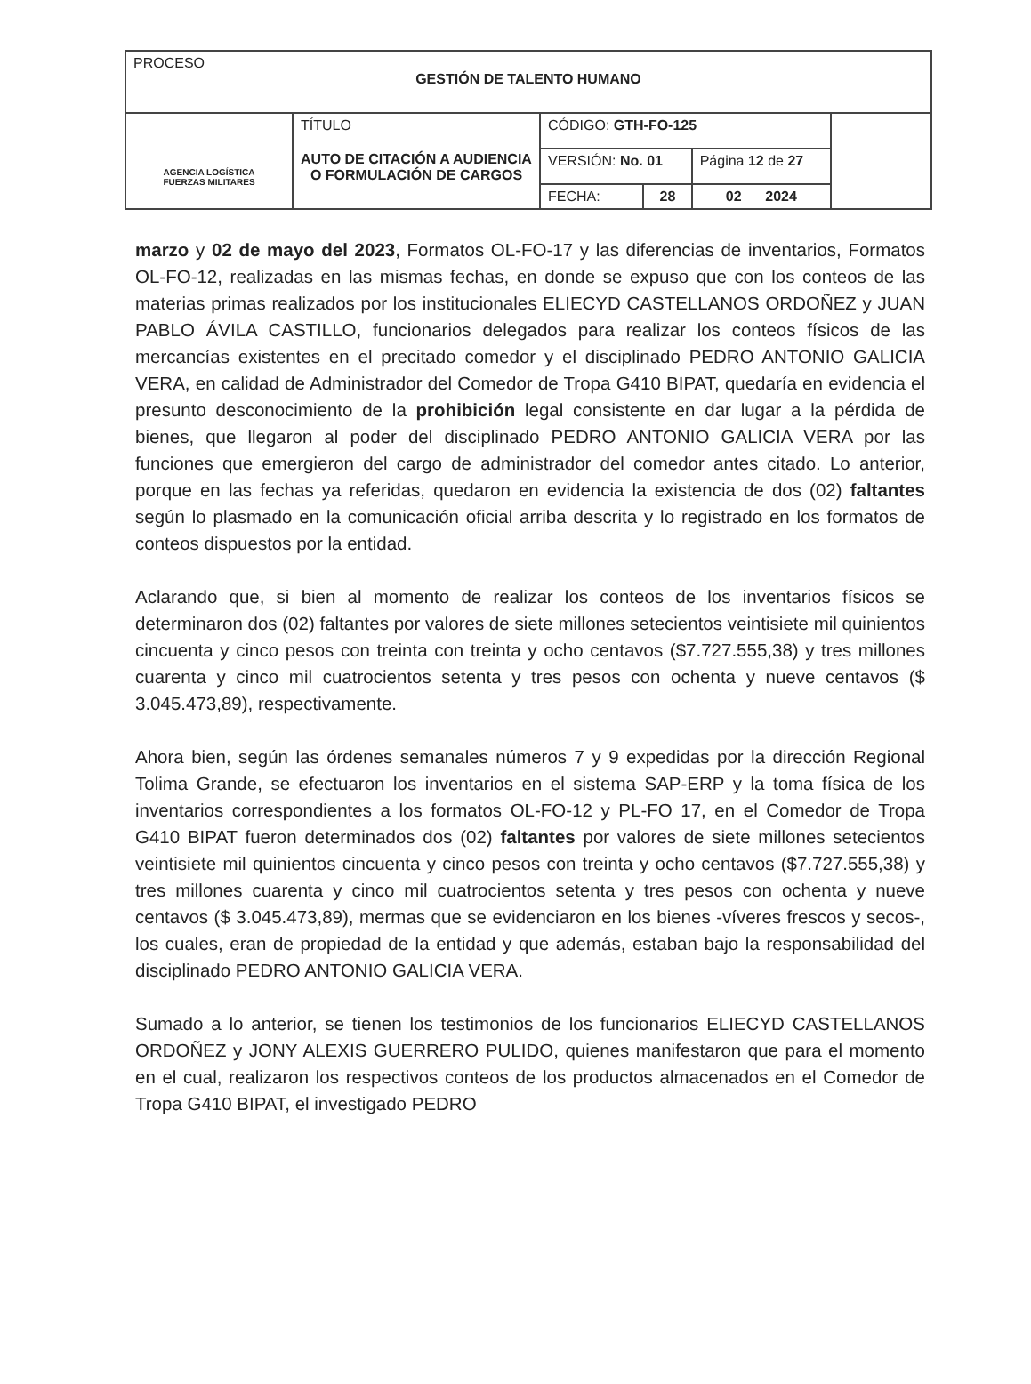| PROCESO GESTIÓN DE TALENTO HUMANO | | | | | |
| AGENCIA LOGÍSTICA FUERZAS MILITARES | TÍTULO AUTO DE CITACIÓN A AUDIENCIA O FORMULACIÓN DE CARGOS | CÓDIGO: GTH-FO-125 | | | |
| | | VERSIÓN: No. 01 | | Página 12 de 27 | |
| | | FECHA: | 28 | 02 2024 | |
marzo y 02 de mayo del 2023, Formatos OL-FO-17 y las diferencias de inventarios, Formatos OL-FO-12, realizadas en las mismas fechas, en donde se expuso que con los conteos de las materias primas realizados por los institucionales ELIECYD CASTELLANOS ORDOÑEZ y JUAN PABLO ÁVILA CASTILLO, funcionarios delegados para realizar los conteos físicos de las mercancías existentes en el precitado comedor y el disciplinado PEDRO ANTONIO GALICIA VERA, en calidad de Administrador del Comedor de Tropa G410 BIPAT, quedaría en evidencia el presunto desconocimiento de la prohibición legal consistente en dar lugar a la pérdida de bienes, que llegaron al poder del disciplinado PEDRO ANTONIO GALICIA VERA por las funciones que emergieron del cargo de administrador del comedor antes citado. Lo anterior, porque en las fechas ya referidas, quedaron en evidencia la existencia de dos (02) faltantes según lo plasmado en la comunicación oficial arriba descrita y lo registrado en los formatos de conteos dispuestos por la entidad.
Aclarando que, si bien al momento de realizar los conteos de los inventarios físicos se determinaron dos (02) faltantes por valores de siete millones setecientos veintisiete mil quinientos cincuenta y cinco pesos con treinta con treinta y ocho centavos ($7.727.555,38) y tres millones cuarenta y cinco mil cuatrocientos setenta y tres pesos con ochenta y nueve centavos ($ 3.045.473,89), respectivamente.
Ahora bien, según las órdenes semanales números 7 y 9 expedidas por la dirección Regional Tolima Grande, se efectuaron los inventarios en el sistema SAP-ERP y la toma física de los inventarios correspondientes a los formatos OL-FO-12 y PL-FO 17, en el Comedor de Tropa G410 BIPAT fueron determinados dos (02) faltantes por valores de siete millones setecientos veintisiete mil quinientos cincuenta y cinco pesos con treinta y ocho centavos ($7.727.555,38) y tres millones cuarenta y cinco mil cuatrocientos setenta y tres pesos con ochenta y nueve centavos ($ 3.045.473,89), mermas que se evidenciaron en los bienes -víveres frescos y secos-, los cuales, eran de propiedad de la entidad y que además, estaban bajo la responsabilidad del disciplinado PEDRO ANTONIO GALICIA VERA.
Sumado a lo anterior, se tienen los testimonios de los funcionarios ELIECYD CASTELLANOS ORDOÑEZ y JONY ALEXIS GUERRERO PULIDO, quienes manifestaron que para el momento en el cual, realizaron los respectivos conteos de los productos almacenados en el Comedor de Tropa G410 BIPAT, el investigado PEDRO